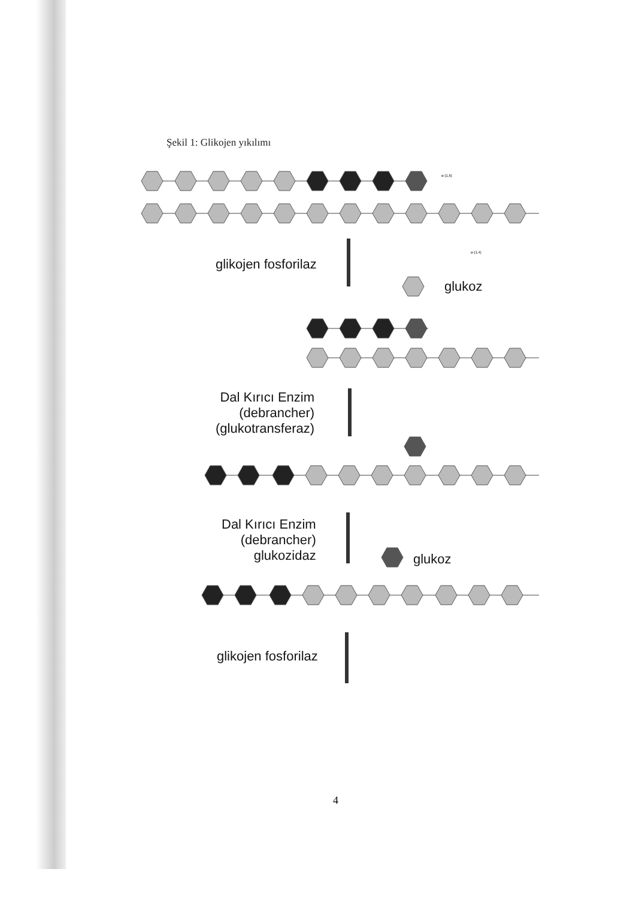Şekil 1: Glikojen yıkılımı
α-(1,6)
α-(1,4)
glikojen fosforilaz
glukoz
Dal Kırıcı Enzim
(debrancher)
(glukotransferaz)
Dal Kırıcı Enzim
(debrancher)
glukozidaz
glukoz
glikojen fosforilaz
4